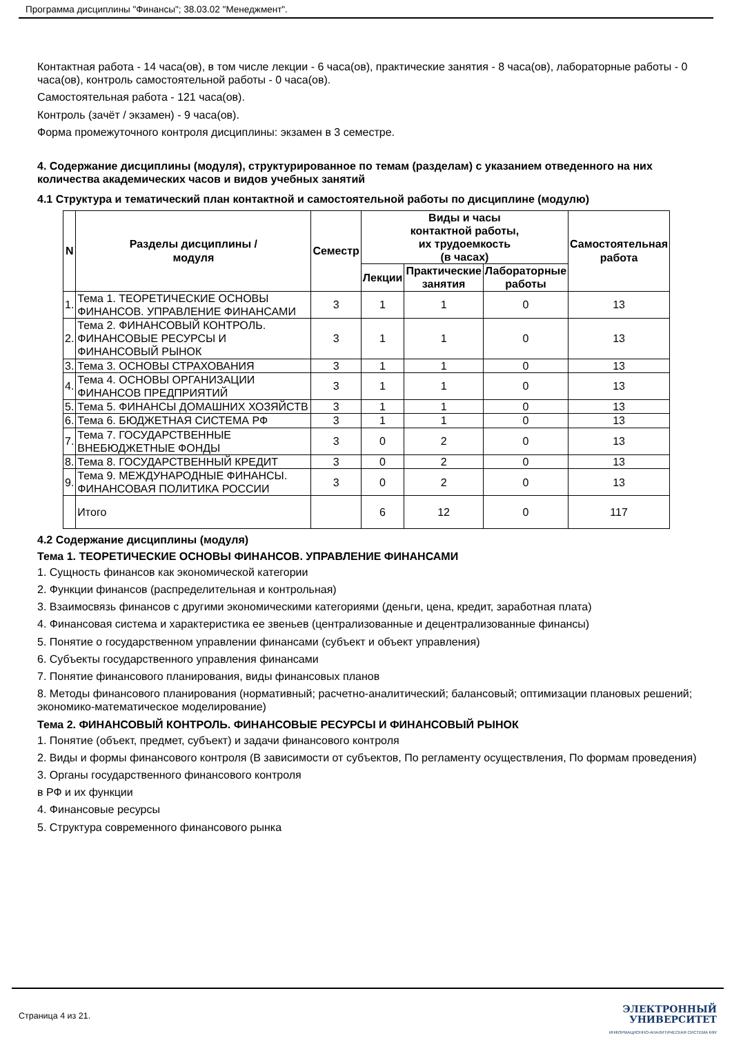Программа дисциплины "Финансы"; 38.03.02 "Менеджмент".
Контактная работа - 14 часа(ов), в том числе лекции - 6 часа(ов), практические занятия - 8 часа(ов), лабораторные работы - 0 часа(ов), контроль самостоятельной работы - 0 часа(ов).
Самостоятельная работа - 121 часа(ов).
Контроль (зачёт / экзамен) - 9 часа(ов).
Форма промежуточного контроля дисциплины: экзамен в 3 семестре.
4. Содержание дисциплины (модуля), структурированное по темам (разделам) с указанием отведенного на них количества академических часов и видов учебных занятий
4.1 Структура и тематический план контактной и самостоятельной работы по дисциплине (модулю)
| N | Разделы дисциплины / модуля | Семестр | Виды и часы контактной работы, их трудоемкость (в часах) | | | Самостоятельная работа |
| --- | --- | --- | --- | --- | --- | --- |
| | | | Лекции | Практические занятия | Лабораторные работы | |
| 1. | Тема 1. ТЕОРЕТИЧЕСКИЕ ОСНОВЫ ФИНАНСОВ. УПРАВЛЕНИЕ ФИНАНСАМИ | 3 | 1 | 1 | 0 | 13 |
| 2. | Тема 2. ФИНАНСОВЫЙ КОНТРОЛЬ. ФИНАНСОВЫЕ РЕСУРСЫ И ФИНАНСОВЫЙ РЫНОК | 3 | 1 | 1 | 0 | 13 |
| 3. | Тема 3. ОСНОВЫ СТРАХОВАНИЯ | 3 | 1 | 1 | 0 | 13 |
| 4. | Тема 4. ОСНОВЫ ОРГАНИЗАЦИИ ФИНАНСОВ ПРЕДПРИЯТИЙ | 3 | 1 | 1 | 0 | 13 |
| 5. | Тема 5. ФИНАНСЫ ДОМАШНИХ ХОЗЯЙСТВ | 3 | 1 | 1 | 0 | 13 |
| 6. | Тема 6. БЮДЖЕТНАЯ СИСТЕМА РФ | 3 | 1 | 1 | 0 | 13 |
| 7. | Тема 7. ГОСУДАРСТВЕННЫЕ ВНЕБЮДЖЕТНЫЕ ФОНДЫ | 3 | 0 | 2 | 0 | 13 |
| 8. | Тема 8. ГОСУДАРСТВЕННЫЙ КРЕДИТ | 3 | 0 | 2 | 0 | 13 |
| 9. | Тема 9. МЕЖДУНАРОДНЫЕ ФИНАНСЫ. ФИНАНСОВАЯ ПОЛИТИКА РОССИИ | 3 | 0 | 2 | 0 | 13 |
| | Итого | | 6 | 12 | 0 | 117 |
4.2 Содержание дисциплины (модуля)
Тема 1. ТЕОРЕТИЧЕСКИЕ ОСНОВЫ ФИНАНСОВ. УПРАВЛЕНИЕ ФИНАНСАМИ
1. Сущность финансов как экономической категории
2. Функции финансов (распределительная и контрольная)
3. Взаимосвязь финансов с другими экономическими категориями (деньги, цена, кредит, заработная плата)
4. Финансовая система и характеристика ее звеньев (централизованные и децентрализованные финансы)
5. Понятие о государственном управлении финансами (субъект и объект управления)
6. Субъекты государственного управления финансами
7. Понятие финансового планирования, виды финансовых планов
8. Методы финансового планирования (нормативный; расчетно-аналитический; балансовый; оптимизации плановых решений; экономико-математическое моделирование)
Тема 2. ФИНАНСОВЫЙ КОНТРОЛЬ. ФИНАНСОВЫЕ РЕСУРСЫ И ФИНАНСОВЫЙ РЫНОК
1. Понятие (объект, предмет, субъект) и задачи финансового контроля
2. Виды и формы финансового контроля (В зависимости от субъектов, По регламенту осуществления, По формам проведения)
3. Органы государственного финансового контроля
в РФ и их функции
4. Финансовые ресурсы
5. Структура современного финансового рынка
Страница 4 из 21.
ЭЛЕКТРОННЫЙ
УНИВЕРСИТЕТ
ИНФОРМАЦИОННО-АНАЛИТИЧЕСКАЯ СИСТЕМА КФУ